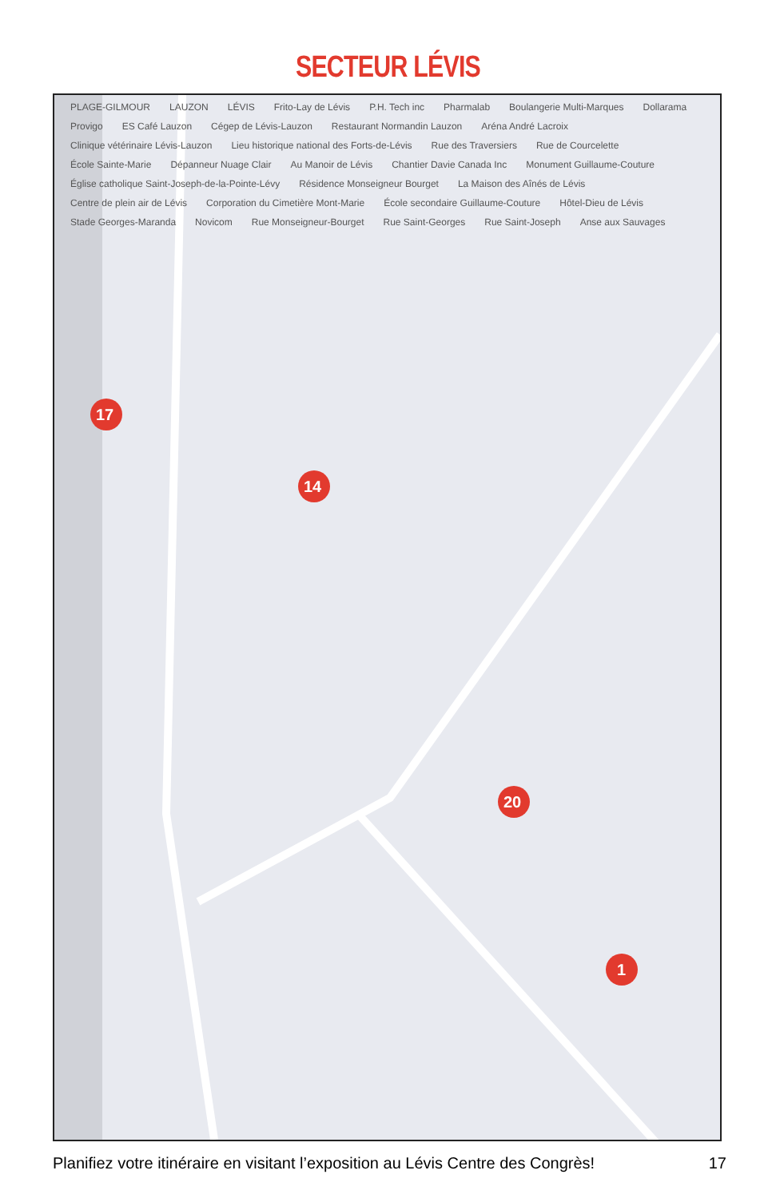SECTEUR LÉVIS
17
14
20
1
PLAGE-GILMOUR LAUZON LÉVIS Frito-Lay de Lévis P.H. Tech inc Pharmalab Boulangerie Multi-Marques Dollarama Provigo ES Café Lauzon Cégep de Lévis-Lauzon Restaurant Normandin Lauzon Aréna André Lacroix Clinique vétérinaire Lévis-Lauzon Lieu historique national des Forts-de-Lévis Rue des Traversiers Rue de Courcelette École Sainte-Marie Dépanneur Nuage Clair Au Manoir de Lévis Chantier Davie Canada Inc Monument Guillaume-Couture Église catholique Saint-Joseph-de-la-Pointe-Lévy Résidence Monseigneur Bourget La Maison des Aînés de Lévis Centre de plein air de Lévis Corporation du Cimetière Mont-Marie École secondaire Guillaume-Couture Hôtel-Dieu de Lévis Stade Georges-Maranda Novicom Rue Monseigneur-Bourget Rue Saint-Georges Rue Saint-Joseph Anse aux Sauvages
Planifiez votre itinéraire en visitant l’exposition au Lévis Centre des Congrès! 17